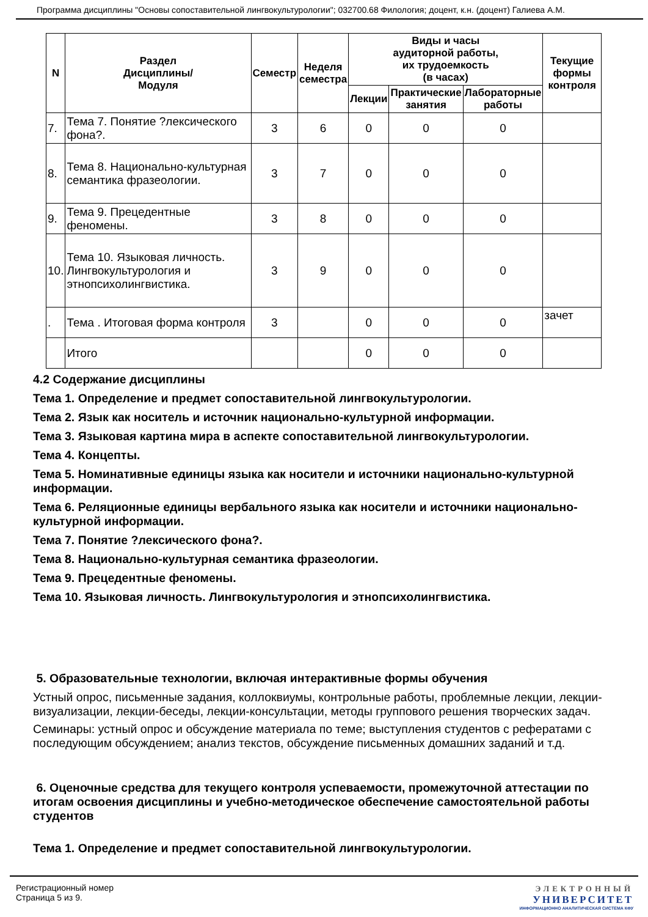Программа дисциплины "Основы сопоставительной лингвокультурологии"; 032700.68 Филология; доцент, к.н. (доцент) Галиева А.М.
| N | Раздел Дисциплины/ Модуля | Семестр | Неделя семестра | Виды и часы аудиторной работы, их трудоемкость (в часах) | | | Текущие формы контроля |
| --- | --- | --- | --- | --- | --- | --- | --- |
| | | | | Лекции | Практические занятия | Лабораторные работы | |
| 7. | Тема 7. Понятие ?лексического фона?. | 3 | 6 | 0 | 0 | 0 | |
| 8. | Тема 8. Национально-культурная семантика фразеологии. | 3 | 7 | 0 | 0 | 0 | |
| 9. | Тема 9. Прецедентные феномены. | 3 | 8 | 0 | 0 | 0 | |
| 10. | Тема 10. Языковая личность. Лингвокультурология и этнопсихолингвистика. | 3 | 9 | 0 | 0 | 0 | |
| . | Тема . Итоговая форма контроля | 3 | | 0 | 0 | 0 | зачет |
| | Итого | | | 0 | 0 | 0 | |
4.2 Содержание дисциплины
Тема 1. Определение и предмет сопоставительной лингвокультурологии.
Тема 2. Язык как носитель и источник национально-культурной информации.
Тема 3. Языковая картина мира в аспекте сопоставительной лингвокультурологии.
Тема 4. Концепты.
Тема 5. Номинативные единицы языка как носители и источники национально-культурной информации.
Тема 6. Реляционные единицы вербального языка как носители и источники национально-культурной информации.
Тема 7. Понятие ?лексического фона?.
Тема 8. Национально-культурная семантика фразеологии.
Тема 9. Прецедентные феномены.
Тема 10. Языковая личность. Лингвокультурология и этнопсихолингвистика.
5. Образовательные технологии, включая интерактивные формы обучения
Устный опрос, письменные задания, коллоквиумы, контрольные работы, проблемные лекции, лекции-визуализации, лекции-беседы, лекции-консультации, методы группового решения творческих задач.
Семинары: устный опрос и обсуждение материала по теме; выступления студентов с рефератами с последующим обсуждением; анализ текстов, обсуждение письменных домашних заданий и т.д.
6. Оценочные средства для текущего контроля успеваемости, промежуточной аттестации по итогам освоения дисциплины и учебно-методическое обеспечение самостоятельной работы студентов
Тема 1. Определение и предмет сопоставительной лингвокультурологии.
Регистрационный номер
Страница 5 из 9.
ЭЛЕКТРОННЫЙ
УНИВЕРСИТЕТ
ИНФОРМАЦИОННО АНАЛИТИЧЕСКАЯ СИСТЕМА КФУ